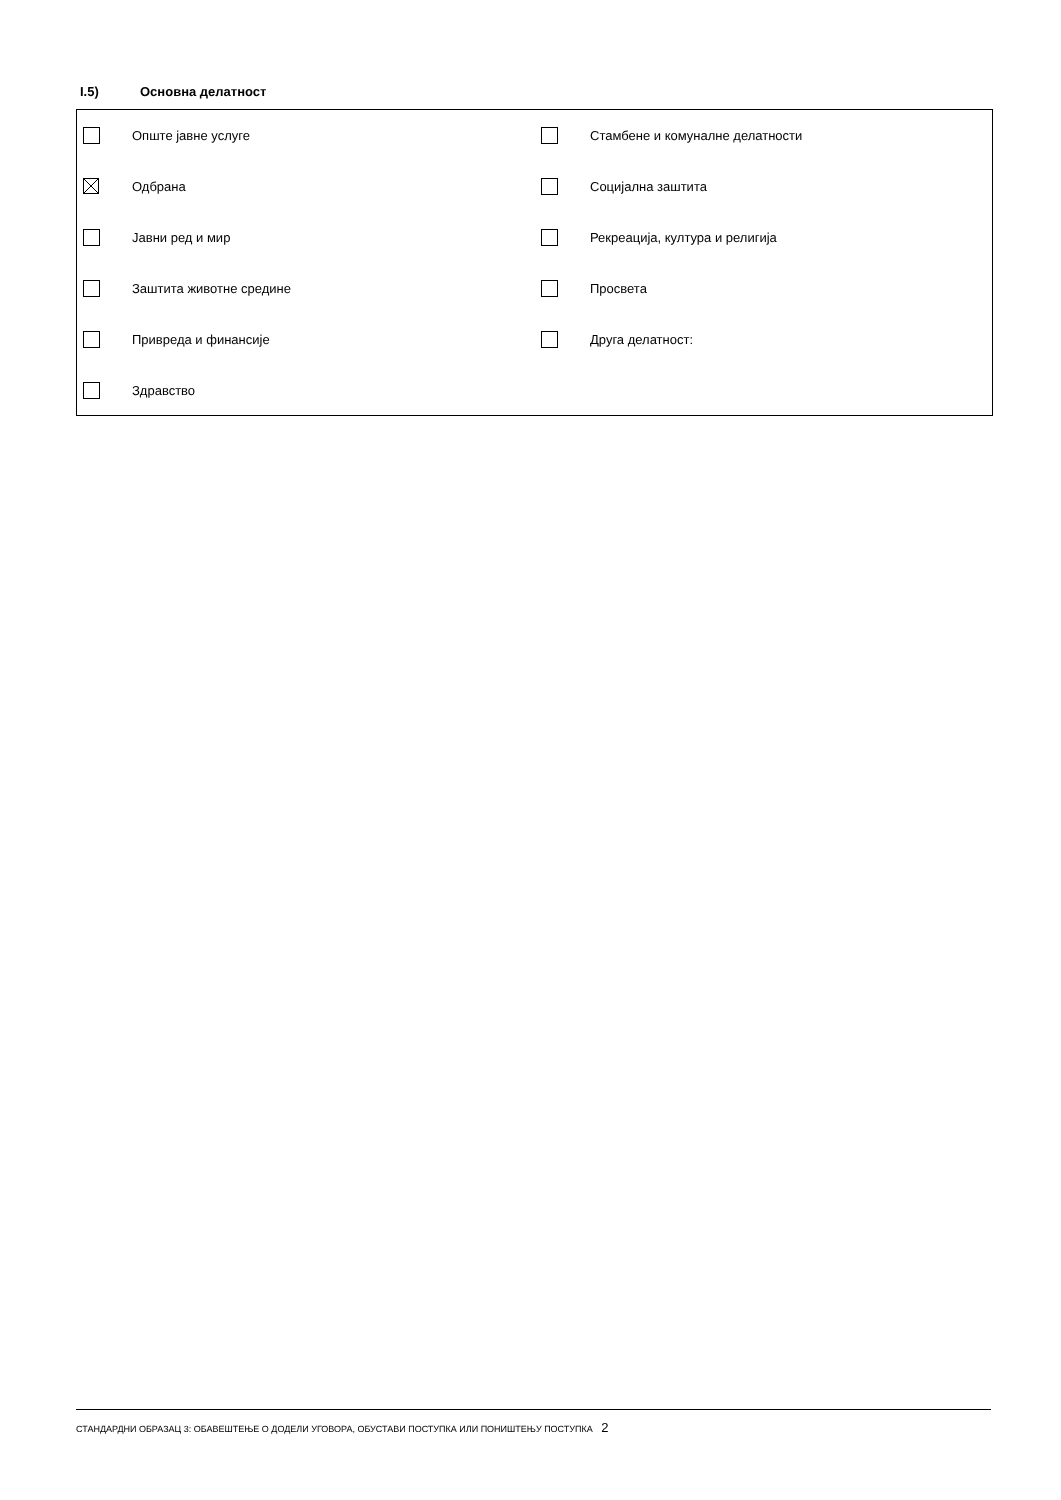I.5) Основна делатност
| | Опште јавне услуге | | Стамбене и комуналне делатности |
| | Одбрана | | Социјална заштита |
| | Јавни ред и мир | | Рекреација, култура и религија |
| | Заштита животне средине | | Просвета |
| | Привреда и финансије | | Друга делатност: |
| | Здравство | | |
СТАНДАРДНИ ОБРАЗАЦ 3: ОБАВЕШТЕЊЕ О ДОДЕЛИ УГОВОРА, ОБУСТАВИ ПОСТУПКА ИЛИ ПОНИШТЕЊУ ПОСТУПКА 2